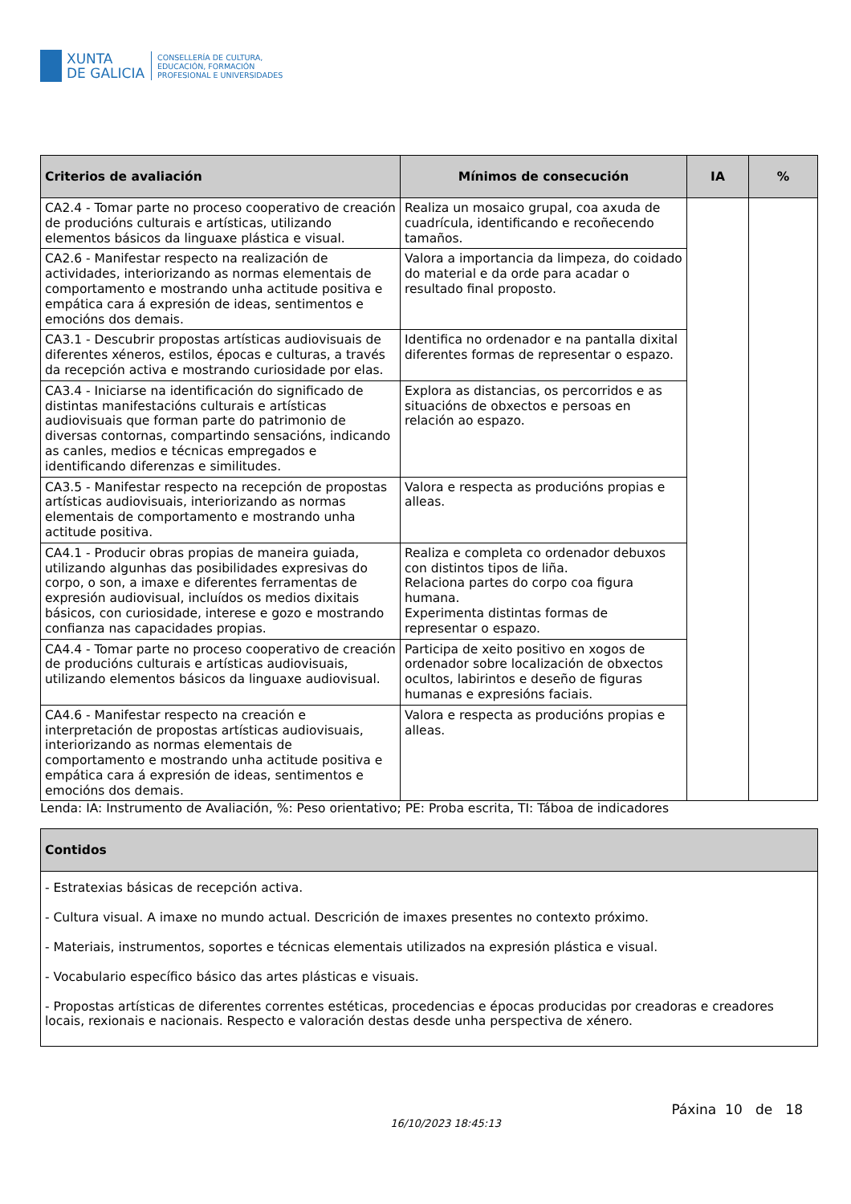XUNTA
DE GALICIA
CONSELLERÍA DE CULTURA,
EDUCACIÓN, FORMACIÓN
PROFESIONAL E UNIVERSIDADES
| Criterios de avaliación | Mínimos de consecución | IA | % |
| --- | --- | --- | --- |
| CA2.4 - Tomar parte no proceso cooperativo de creación de producións culturais e artísticas, utilizando elementos básicos da linguaxe plástica e visual. | Realiza un mosaico grupal, coa axuda de cuadrícula, identificando e recoñecendo tamaños. | | |
| CA2.6 - Manifestar respecto na realización de actividades, interiorizando as normas elementais de comportamento e mostrando unha actitude positiva e empática cara á expresión de ideas, sentimentos e emocións dos demais. | Valora a importancia da limpeza, do coidado do material e da orde para acadar o resultado final proposto. | | |
| CA3.1 - Descubrir propostas artísticas audiovisuais de diferentes xéneros, estilos, épocas e culturas, a través da recepción activa e mostrando curiosidade por elas. | Identifica no ordenador e na pantalla dixital diferentes formas de representar o espazo. | | |
| CA3.4 - Iniciarse na identificación do significado de distintas manifestacións culturais e artísticas audiovisuais que forman parte do patrimonio de diversas contornas, compartindo sensacións, indicando as canles, medios e técnicas empregados e identificando diferenzas e similitudes. | Explora as distancias, os percorridos e as situacións de obxectos e persoas en relación ao espazo. | | |
| CA3.5 - Manifestar respecto na recepción de propostas artísticas audiovisuais, interiorizando as normas elementais de comportamento e mostrando unha actitude positiva. | Valora e respecta as producións propias e alleas. | | |
| CA4.1 - Producir obras propias de maneira guiada, utilizando algunhas das posibilidades expresivas do corpo, o son, a imaxe e diferentes ferramentas de expresión audiovisual, incluídos os medios dixitais básicos, con curiosidade, interese e gozo e mostrando confianza nas capacidades propias. | Realiza e completa co ordenador debuxos con distintos tipos de liña. Relaciona partes do corpo coa figura humana. Experimenta distintas formas de representar o espazo. | | |
| CA4.4 - Tomar parte no proceso cooperativo de creación de producións culturais e artísticas audiovisuais, utilizando elementos básicos da linguaxe audiovisual. | Participa de xeito positivo en xogos de ordenador sobre localización de obxectos ocultos, labirintos e deseño de figuras humanas e expresións faciais. | | |
| CA4.6 - Manifestar respecto na creación e interpretación de propostas artísticas audiovisuais, interiorizando as normas elementais de comportamento e mostrando unha actitude positiva e empática cara á expresión de ideas, sentimentos e emocións dos demais. | Valora e respecta as producións propias e alleas. | | |
Lenda: IA: Instrumento de Avaliación, %: Peso orientativo; PE: Proba escrita, TI: Táboa de indicadores
| Contidos |
| --- |
| - Estratexias básicas de recepción activa. - Cultura visual. A imaxe no mundo actual. Descrición de imaxes presentes no contexto próximo. - Materiais, instrumentos, soportes e técnicas elementais utilizados na expresión plástica e visual. - Vocabulario específico básico das artes plásticas e visuais. - Propostas artísticas de diferentes correntes estéticas, procedencias e épocas producidas por creadoras e creadores locais, rexionais e nacionais. Respecto e valoración destas desde unha perspectiva de xénero. |
Páxina 10 de 18
16/10/2023 18:45:13